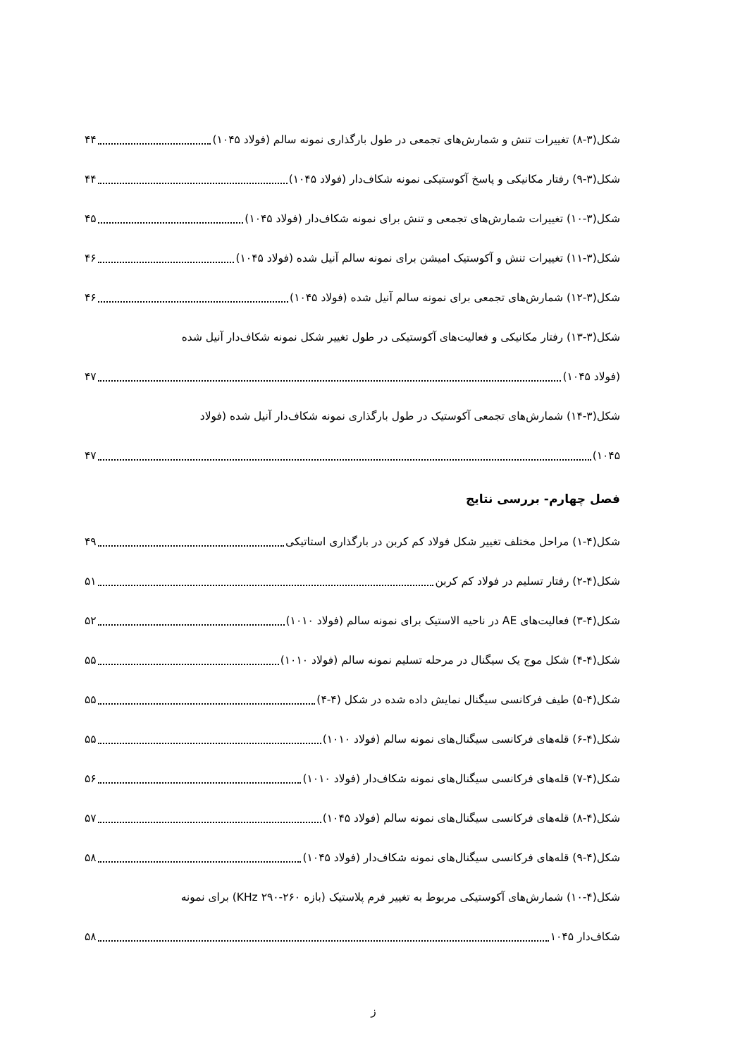شکل(۳-۸) تغییرات تنش و شمارش‌های تجمعی در طول بارگذاری نمونه سالم (فولاد ۱۰۴۵) ۴۴
شکل(۳-۹) رفتار مکانیکی و پاسخ آکوستیکی نمونه شکاف‌دار (فولاد ۱۰۴۵) ۴۴
شکل(۳-۱۰) تغییرات شمارش‌های تجمعی و تنش برای نمونه شکاف‌دار (فولاد ۱۰۴۵) ۴۵
شکل(۳-۱۱) تغییرات تنش و آکوستیک امیشن برای نمونه سالم آنیل شده (فولاد ۱۰۴۵) ۴۶
شکل(۳-۱۲) شمارش‌های تجمعی برای نمونه سالم آنیل شده (فولاد ۱۰۴۵) ۴۶
شکل(۳-۱۳) رفتار مکانیکی و فعالیت‌های آکوستیکی در طول تغییر شکل نمونه شکاف‌دار آنیل شده
(فولاد ۱۰۴۵) ۴۷
شکل(۳-۱۴) شمارش‌های تجمعی آکوستیک در طول بارگذاری نمونه شکاف‌دار آنیل شده (فولاد
۱۰۴۵) ۴۷
فصل چهارم- بررسی نتایج
شکل(۴-۱) مراحل مختلف تغییر شکل فولاد کم کربن در بارگذاری استاتیکی ۴۹
شکل(۴-۲) رفتار تسلیم در فولاد کم کربن ۵۱
شکل(۴-۳) فعالیت‌های AE در ناحیه الاستیک برای نمونه سالم (فولاد ۱۰۱۰) ۵۲
شکل(۴-۴) شکل موج یک سیگنال در مرحله تسلیم نمونه سالم (فولاد ۱۰۱۰) ۵۵
شکل(۴-۵) طیف فرکانسی سیگنال نمایش داده شده در شکل (۴-۴) ۵۵
شکل(۴-۶) قله‌های فرکانسی سیگنال‌های نمونه سالم (فولاد ۱۰۱۰) ۵۵
شکل(۴-۷) قله‌های فرکانسی سیگنال‌های نمونه شکاف‌دار (فولاد ۱۰۱۰) ۵۶
شکل(۴-۸) قله‌های فرکانسی سیگنال‌های نمونه سالم (فولاد ۱۰۴۵) ۵۷
شکل(۴-۹) قله‌های فرکانسی سیگنال‌های نمونه شکاف‌دار (فولاد ۱۰۴۵) ۵۸
شکل(۴-۱۰) شمارش‌های آکوستیکی مربوط به تغییر فرم پلاستیک (بازه KHz ۲۹۰-۲۶۰) برای نمونه
شکاف‌دار ۱۰۴۵ ۵۸
ز